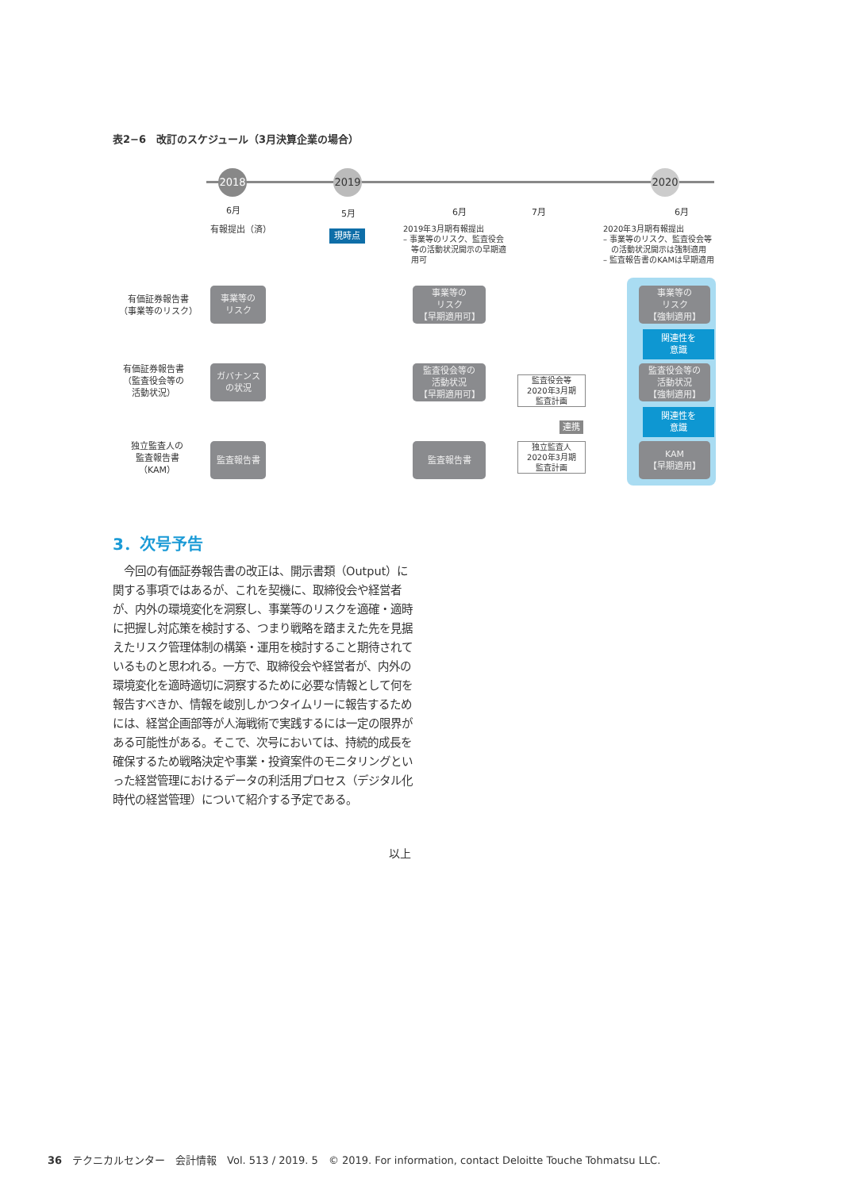表2−6　改訂のスケジュール（3月決算企業の場合）
2018 2019 2020
6月
有報提出（済）
5月
現時点
6月 7月 6月
2019年3月期有報提出
– 事業等のリスク、監査役会
　等の活動状況開示の早期適
　用可
2020年3月期有報提出
– 事業等のリスク、監査役会等
　の活動状況開示は強制適用
– 監査報告書のKAMは早期適用
有価証券報告書
（事業等のリスク）
有価証券報告書
（監査役会等の
活動状況）
独立監査人の
監査報告書
（KAM）
事業等の
リスク
ガバナンス
の状況
監査報告書
事業等の
リスク
【早期適用可】
監査役会等の
活動状況
【早期適用可】
監査報告書
監査役会等
2020年3月期
監査計画
連携
独立監査人
2020年3月期
監査計画
事業等の
リスク
【強制適用】
関連性を
意識
監査役会等の
活動状況
【強制適用】
関連性を
意識
KAM
【早期適用】
3．次号予告
　今回の有価証券報告書の改正は、開示書類（Output）に関する事項ではあるが、これを契機に、取締役会や経営者が、内外の環境変化を洞察し、事業等のリスクを適確・適時に把握し対応策を検討する、つまり戦略を踏まえた先を見据えたリスク管理体制の構築・運用を検討すること期待されているものと思われる。一方で、取締役会や経営者が、内外の環境変化を適時適切に洞察するために必要な情報として何を報告すべきか、情報を峻別しかつタイムリーに報告するためには、経営企画部等が人海戦術で実践するには一定の限界がある可能性がある。そこで、次号においては、持続的成長を確保するため戦略決定や事業・投資案件のモニタリングといった経営管理におけるデータの利活用プロセス（デジタル化時代の経営管理）について紹介する予定である。
以上
36　テクニカルセンター　会計情報　Vol. 513 / 2019. 5　© 2019. For information, contact Deloitte Touche Tohmatsu LLC.